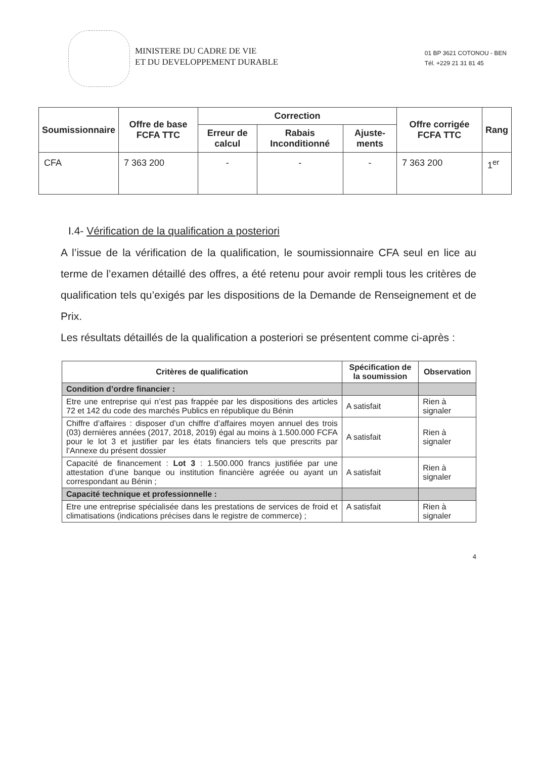MINISTERE DU CADRE DE VIE
ET DU DEVELOPPEMENT DURABLE
01 BP 3621 COTONOU - BEN
Tél. +229 21 31 81 45
| Soumissionnaire | Offre de base FCFA TTC | Correction | | | Offre corrigée FCFA TTC | Rang |
| --- | --- | --- | --- | --- | --- | --- |
| | | Erreur de calcul | Rabais Inconditionné | Ajuste-ments | | |
| CFA | 7 363 200 | - | - | - | 7 363 200 | 1<sup>er</sup> |
I.4- Vérification de la qualification a posteriori
A l’issue de la vérification de la qualification, le soumissionnaire CFA seul en lice au terme de l’examen détaillé des offres, a été retenu pour avoir rempli tous les critères de qualification tels qu’exigés par les dispositions de la Demande de Renseignement et de Prix.
Les résultats détaillés de la qualification a posteriori se présentent comme ci-après :
| Critères de qualification | Spécification de la soumission | Observation |
| --- | --- | --- |
| Condition d’ordre financier : | | |
| Etre une entreprise qui n’est pas frappée par les dispositions des articles 72 et 142 du code des marchés Publics en république du Bénin | A satisfait | Rien à signaler |
| Chiffre d’affaires : disposer d’un chiffre d’affaires moyen annuel des trois (03) dernières années (2017, 2018, 2019) égal au moins à 1.500.000 FCFA pour le lot 3 et justifier par les états financiers tels que prescrits par l’Annexe du présent dossier | A satisfait | Rien à signaler |
| Capacité de financement : Lot 3 : 1.500.000 francs justifiée par une attestation d’une banque ou institution financière agréée ou ayant un correspondant au Bénin ; | A satisfait | Rien à signaler |
| Capacité technique et professionnelle : | | |
| Etre une entreprise spécialisée dans les prestations de services de froid et climatisations (indications précises dans le registre de commerce) ; | A satisfait | Rien à signaler |
4